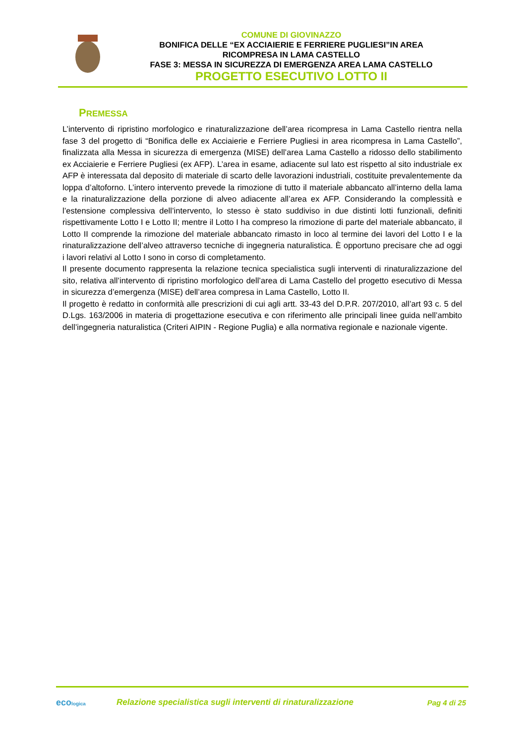COMUNE DI GIOVINAZZO
BONIFICA DELLE “EX ACCIAIERIE E FERRIERE PUGLIESI”IN AREA
RICOMPRESA IN LAMA CASTELLO
FASE 3: MESSA IN SICUREZZA DI EMERGENZA AREA LAMA CASTELLO
PROGETTO ESECUTIVO LOTTO II
PREMESSA
L’intervento di ripristino morfologico e rinaturalizzazione dell’area ricompresa in Lama Castello rientra nella fase 3 del progetto di “Bonifica delle ex Acciaierie e Ferriere Pugliesi in area ricompresa in Lama Castello”, finalizzata alla Messa in sicurezza di emergenza (MISE) dell’area Lama Castello a ridosso dello stabilimento ex Acciaierie e Ferriere Pugliesi (ex AFP). L’area in esame, adiacente sul lato est rispetto al sito industriale ex AFP è interessata dal deposito di materiale di scarto delle lavorazioni industriali, costituite prevalentemente da loppa d’altoforno. L’intero intervento prevede la rimozione di tutto il materiale abbancato all’interno della lama e la rinaturalizzazione della porzione di alveo adiacente all’area ex AFP. Considerando la complessità e l’estensione complessiva dell’intervento, lo stesso è stato suddiviso in due distinti lotti funzionali, definiti rispettivamente Lotto I e Lotto II; mentre il Lotto I ha compreso la rimozione di parte del materiale abbancato, il Lotto II comprende la rimozione del materiale abbancato rimasto in loco al termine dei lavori del Lotto I e la rinaturalizzazione dell’alveo attraverso tecniche di ingegneria naturalistica. È opportuno precisare che ad oggi i lavori relativi al Lotto I sono in corso di completamento.
Il presente documento rappresenta la relazione tecnica specialistica sugli interventi di rinaturalizzazione del sito, relativa all’intervento di ripristino morfologico dell’area di Lama Castello del progetto esecutivo di Messa in sicurezza d’emergenza (MISE) dell’area compresa in Lama Castello, Lotto II.
Il progetto è redatto in conformità alle prescrizioni di cui agli artt. 33-43 del D.P.R. 207/2010, all’art 93 c. 5 del D.Lgs. 163/2006 in materia di progettazione esecutiva e con riferimento alle principali linee guida nell’ambito dell’ingegneria naturalistica (Criteri AIPIN - Regione Puglia) e alla normativa regionale e nazionale vigente.
ecologica
Relazione specialistica sugli interventi di rinaturalizzazione
Pag 4 di 25